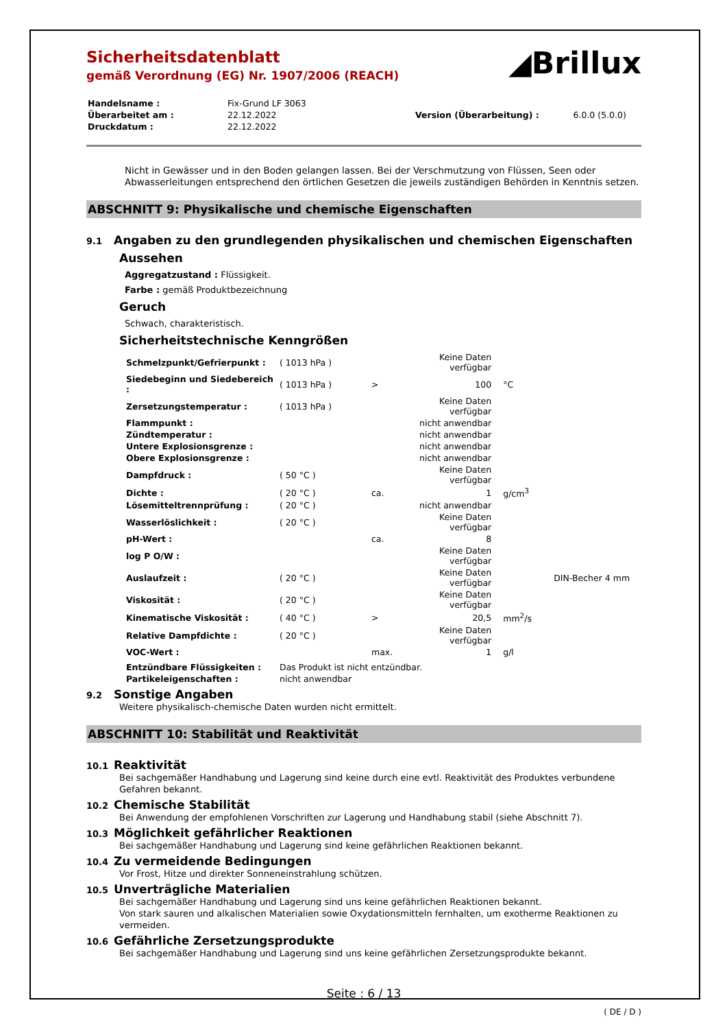Sicherheitsdatenblatt
gemäß Verordnung (EG) Nr. 1907/2006 (REACH)
◢Brillux
| Handelsname : | Fix-Grund LF 3063 | | |
| Überarbeitet am : | 22.12.2022 | Version (Überarbeitung) : | 6.0.0 (5.0.0) |
| Druckdatum : | 22.12.2022 | | |
Nicht in Gewässer und in den Boden gelangen lassen. Bei der Verschmutzung von Flüssen, Seen oder Abwasserleitungen entsprechend den örtlichen Gesetzen die jeweils zuständigen Behörden in Kenntnis setzen.
ABSCHNITT 9: Physikalische und chemische Eigenschaften
9.1 Angaben zu den grundlegenden physikalischen und chemischen Eigenschaften
Aussehen
Aggregatzustand : Flüssigkeit.
Farbe : gemäß Produktbezeichnung
Geruch
Schwach, charakteristisch.
Sicherheitstechnische Kenngrößen
| Schmelzpunkt/Gefrierpunkt : | ( 1013 hPa ) | | Keine Daten verfügbar | | |
| Siedebeginn und Siedebereich : | ( 1013 hPa ) | > | 100 | °C | |
| Zersetzungstemperatur : | ( 1013 hPa ) | | Keine Daten verfügbar | | |
| Flammpunkt : | | | nicht anwendbar | | |
| Zündtemperatur : | | | nicht anwendbar | | |
| Untere Explosionsgrenze : | | | nicht anwendbar | | |
| Obere Explosionsgrenze : | | | nicht anwendbar | | |
| Dampfdruck : | ( 50 °C ) | | Keine Daten verfügbar | | |
| Dichte : | ( 20 °C ) | ca. | 1 | g/cm<sup>3</sup> | |
| Lösemitteltrennprüfung : | ( 20 °C ) | | nicht anwendbar | | |
| Wasserlöslichkeit : | ( 20 °C ) | | Keine Daten verfügbar | | |
| pH-Wert : | | ca. | 8 | | |
| log P O/W : | | | Keine Daten verfügbar | | |
| Auslaufzeit : | ( 20 °C ) | | Keine Daten verfügbar | | DIN-Becher 4 mm |
| Viskosität : | ( 20 °C ) | | Keine Daten verfügbar | | |
| Kinematische Viskosität : | ( 40 °C ) | > | 20,5 | mm<sup>2</sup>/s | |
| Relative Dampfdichte : | ( 20 °C ) | | Keine Daten verfügbar | | |
| VOC-Wert : | | max. | 1 | g/l | |
| Entzündbare Flüssigkeiten : | Das Produkt ist nicht entzündbar. | | | | |
| Partikeleigenschaften : | nicht anwendbar | | | | |
9.2 Sonstige Angaben
Weitere physikalisch-chemische Daten wurden nicht ermittelt.
ABSCHNITT 10: Stabilität und Reaktivität
10.1 Reaktivität
Bei sachgemäßer Handhabung und Lagerung sind keine durch eine evtl. Reaktivität des Produktes verbundene Gefahren bekannt.
10.2 Chemische Stabilität
Bei Anwendung der empfohlenen Vorschriften zur Lagerung und Handhabung stabil (siehe Abschnitt 7).
10.3 Möglichkeit gefährlicher Reaktionen
Bei sachgemäßer Handhabung und Lagerung sind keine gefährlichen Reaktionen bekannt.
10.4 Zu vermeidende Bedingungen
Vor Frost, Hitze und direkter Sonneneinstrahlung schützen.
10.5 Unverträgliche Materialien
Bei sachgemäßer Handhabung und Lagerung sind uns keine gefährlichen Reaktionen bekannt.
Von stark sauren und alkalischen Materialien sowie Oxydationsmitteln fernhalten, um exotherme Reaktionen zu vermeiden.
10.6 Gefährliche Zersetzungsprodukte
Bei sachgemäßer Handhabung und Lagerung sind uns keine gefährlichen Zersetzungsprodukte bekannt.
Seite : 6 / 13
( DE / D )